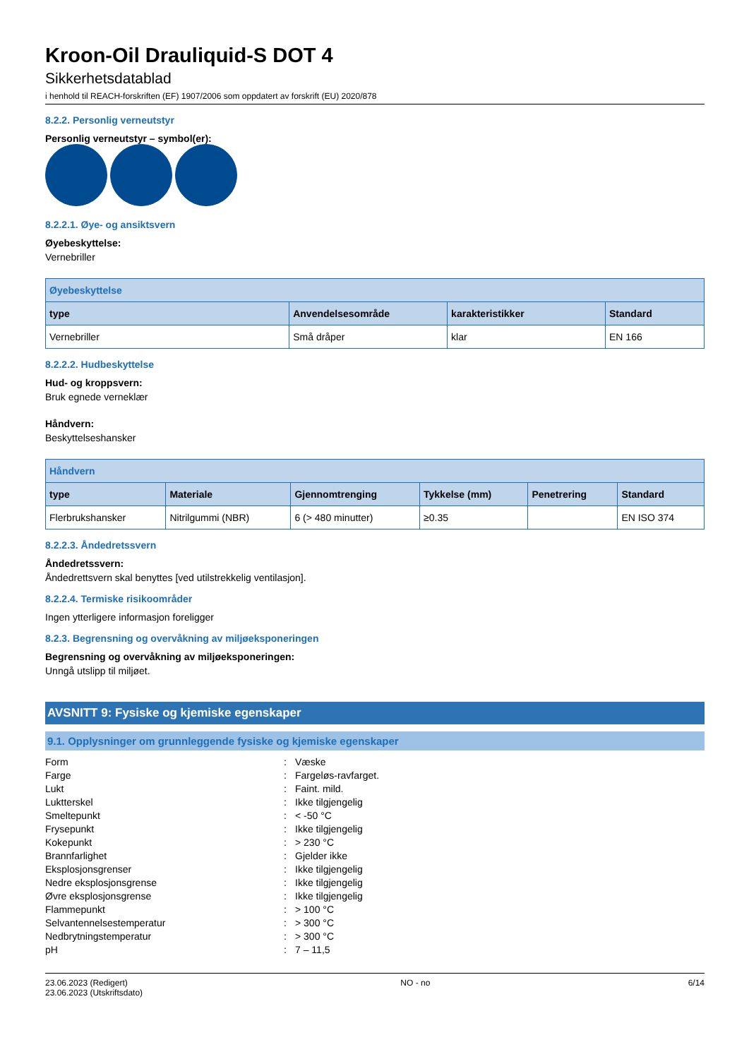Kroon-Oil Drauliquid-S DOT 4
Sikkerhetsdatablad
i henhold til REACH-forskriften (EF) 1907/2006 som oppdatert av forskrift (EU) 2020/878
8.2.2. Personlig verneutstyr
Personlig verneutstyr – symbol(er):
8.2.2.1. Øye- og ansiktsvern
Øyebeskyttelse:
Vernebriller
| Øyebeskyttelse | | | |
| --- | --- | --- | --- |
| type | Anvendelsesområde | karakteristikker | Standard |
| Vernebriller | Små dråper | klar | EN 166 |
8.2.2.2. Hudbeskyttelse
Hud- og kroppsvern:
Bruk egnede verneklær
Håndvern:
Beskyttelseshansker
| Håndvern | | | | | |
| --- | --- | --- | --- | --- | --- |
| type | Materiale | Gjennomtrenging | Tykkelse (mm) | Penetrering | Standard |
| Flerbrukshansker | Nitrilgummi (NBR) | 6 (> 480 minutter) | ≥0.35 | | EN ISO 374 |
8.2.2.3. Åndedretssvern
Åndedretssvern:
Åndedrettsvern skal benyttes [ved utilstrekkelig ventilasjon].
8.2.2.4. Termiske risikoområder
Ingen ytterligere informasjon foreligger
8.2.3. Begrensning og overvåkning av miljøeksponeringen
Begrensning og overvåkning av miljøeksponeringen:
Unngå utslipp til miljøet.
AVSNITT 9: Fysiske og kjemiske egenskaper
9.1. Opplysninger om grunnleggende fysiske og kjemiske egenskaper
| Form | : | Væske |
| Farge | : | Fargeløs-ravfarget. |
| Lukt | : | Faint. mild. |
| Luktterskel | : | Ikke tilgjengelig |
| Smeltepunkt | : | < -50 °C |
| Frysepunkt | : | Ikke tilgjengelig |
| Kokepunkt | : | > 230 °C |
| Brannfarlighet | : | Gjelder ikke |
| Eksplosjonsgrenser | : | Ikke tilgjengelig |
| Nedre eksplosjonsgrense | : | Ikke tilgjengelig |
| Øvre eksplosjonsgrense | : | Ikke tilgjengelig |
| Flammepunkt | : | > 100 °C |
| Selvantennelsestemperatur | : | > 300 °C |
| Nedbrytningstemperatur | : | > 300 °C |
| pH | : | 7 – 11,5 |
23.06.2023 (Redigert)
23.06.2023 (Utskriftsdato)
NO - no 6/14